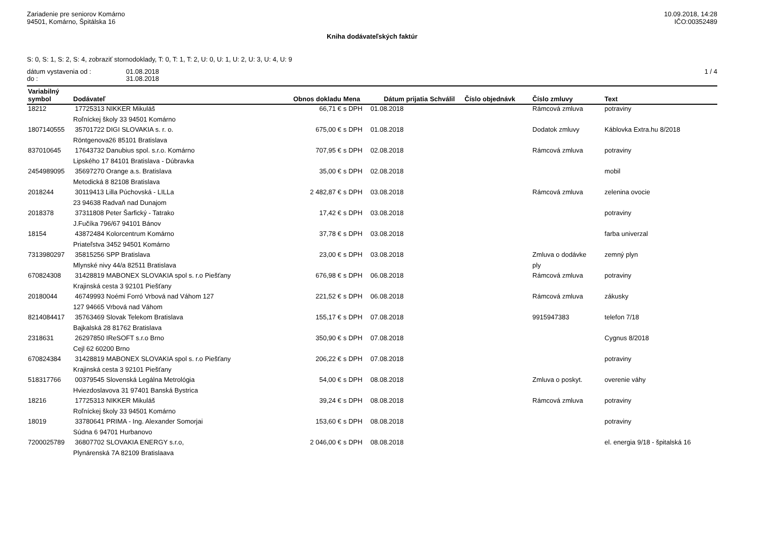Zariadenie pre seniorov Komárno
94501, Komárno, Špitálska 16
10.09.2018, 14:28
IČO:00352489
Kniha dodávateľských faktúr
S: 0, S: 1, S: 2, S: 4, zobraziť stornodoklady, T: 0, T: 1, T: 2, U: 0, U: 1, U: 2, U: 3, U: 4, U: 9
dátum vystavenia od : 01.08.2018 1 / 4
do : 31.08.2018
| Variabilný symbol | Dodávateľ | Obnos dokladu | Mena | Dátum prijatia | Schválil | Číslo objednávk | Číslo zmluvy | Text |
| --- | --- | --- | --- | --- | --- | --- | --- | --- |
| 18212 | 17725313 NIKKER Mikuláš | 66,71 € | s DPH | 01.08.2018 | | | Rámcová zmluva | potraviny |
| | Roľníckej školy 33 94501 Komárno | | | | | | | |
| 1807140555 | 35701722 DIGI SLOVAKIA s. r. o. | 675,00 € | s DPH | 01.08.2018 | | | Dodatok zmluvy | Káblovka Extra.hu 8/2018 |
| | Röntgenova26 85101 Bratislava | | | | | | | |
| 837010645 | 17643732 Danubius spol. s.r.o. Komárno | 707,95 € | s DPH | 02.08.2018 | | | Rámcová zmluva | potraviny |
| | Lipského 17 84101 Bratislava - Dúbravka | | | | | | | |
| 2454989095 | 35697270 Orange a.s. Bratislava | 35,00 € | s DPH | 02.08.2018 | | | | mobil |
| | Metodická 8 82108 Bratislava | | | | | | | |
| 2018244 | 30119413 Lilla Púchovská - LILLa | 2 482,87 € | s DPH | 03.08.2018 | | | Rámcová zmluva | zelenina ovocie |
| | 23 94638 Radvaň nad Dunajom | | | | | | | |
| 2018378 | 37311808 Peter Šarfický - Tatrako | 17,42 € | s DPH | 03.08.2018 | | | | potraviny |
| | J.Fučíka 796/67 94101 Bánov | | | | | | | |
| 18154 | 43872484 Kolorcentrum Komárno | 37,78 € | s DPH | 03.08.2018 | | | | farba univerzal |
| | Priateľstva 3452 94501 Komárno | | | | | | | |
| 7313980297 | 35815256 SPP Bratislava | 23,00 € | s DPH | 03.08.2018 | | | Zmluva o dodávke | zemný plyn |
| | Mlynské nivy 44/a 82511 Bratislava | | | | | | ply | |
| 670824308 | 31428819 MABONEX SLOVAKIA spol s. r.o Piešťany | 676,98 € | s DPH | 06.08.2018 | | | Rámcová zmluva | potraviny |
| | Krajinská cesta 3 92101 Piešťany | | | | | | | |
| 20180044 | 46749993 Noémi Forró Vrbová nad Váhom 127 | 221,52 € | s DPH | 06.08.2018 | | | Rámcová zmluva | zákusky |
| | 127 94665 Vrbová nad Váhom | | | | | | | |
| 8214084417 | 35763469 Slovak Telekom Bratislava | 155,17 € | s DPH | 07.08.2018 | | | 9915947383 | telefon 7/18 |
| | Bajkalská 28 81762 Bratislava | | | | | | | |
| 2318631 | 26297850 IReSOFT s.r.o Brno | 350,90 € | s DPH | 07.08.2018 | | | | Cygnus 8/2018 |
| | Cejl 62 60200 Brno | | | | | | | |
| 670824384 | 31428819 MABONEX SLOVAKIA spol s. r.o Piešťany | 206,22 € | s DPH | 07.08.2018 | | | | potraviny |
| | Krajinská cesta 3 92101 Piešťany | | | | | | | |
| 518317766 | 00379545 Slovenská Legálna Metrológia | 54,00 € | s DPH | 08.08.2018 | | | Zmluva o poskyt. | overenie váhy |
| | Hviezdoslavova 31 97401 Banská Bystrica | | | | | | | |
| 18216 | 17725313 NIKKER Mikuláš | 39,24 € | s DPH | 08.08.2018 | | | Rámcová zmluva | potraviny |
| | Roľníckej školy 33 94501 Komárno | | | | | | | |
| 18019 | 33780641 PRIMA - Ing. Alexander Somorjai | 153,60 € | s DPH | 08.08.2018 | | | | potraviny |
| | Súdna 6 94701 Hurbanovo | | | | | | | |
| 7200025789 | 36807702 SLOVAKIA ENERGY s.r.o, | 2 046,00 € | s DPH | 08.08.2018 | | | | el. energia 9/18 - špitalská 16 |
| | Plynárenská 7A 82109 Bratislaava | | | | | | | |